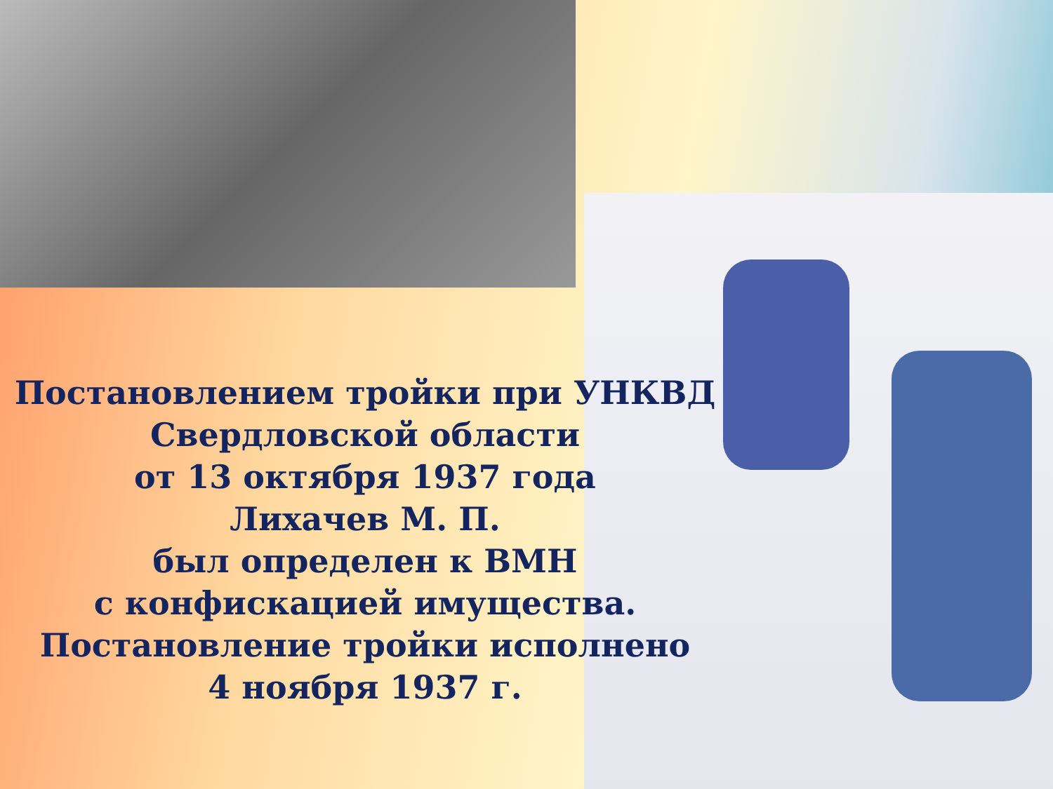Постановлением тройки при УНКВД
Свердловской области
от 13 октября 1937 года
Лихачев М. П.
был определен к ВМН
с конфискацией имущества.
Постановление тройки исполнено
4 ноября 1937 г.